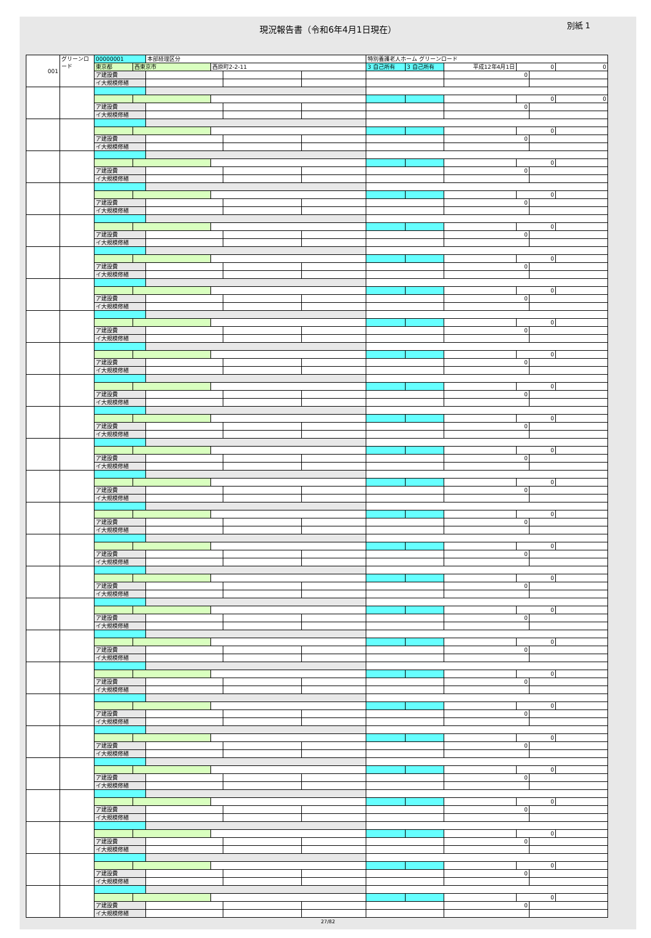現況報告書（令和6年4月1日現在）
別紙 1
| 001 | グリーンロード | 00000001 | | 本部経理区分 | | | | 特別養護老人ホーム グリーンロード | | | | | |
| | | 東京都 | 西東京市 | | 西原町2-2-11 | | | 3 自己所有 | 3 自己所有 | 平成12年4月1日 | 0 | | 0 |
| | | ア建設費 | | | | | | | | 0 | | | |
| | | イ大規模修繕 | | | | | | | | | | | |
| | | | | | | | | | | | 0 | | 0 |
| | | ア建設費 | | | | | | | | 0 | | | |
| | | イ大規模修繕 | | | | | | | | | | | |
| | | | | | | | | | | | 0 | | |
| | | ア建設費 | | | | | | | | 0 | | | |
| | | イ大規模修繕 | | | | | | | | | | | |
| | | | | | | | | | | | 0 | | |
| | | ア建設費 | | | | | | | | 0 | | | |
| | | イ大規模修繕 | | | | | | | | | | | |
| | | | | | | | | | | | 0 | | |
| | | ア建設費 | | | | | | | | 0 | | | |
| | | イ大規模修繕 | | | | | | | | | | | |
| | | | | | | | | | | | 0 | | |
| | | ア建設費 | | | | | | | | 0 | | | |
| | | イ大規模修繕 | | | | | | | | | | | |
| | | | | | | | | | | | 0 | | |
| | | ア建設費 | | | | | | | | 0 | | | |
| | | イ大規模修繕 | | | | | | | | | | | |
| | | | | | | | | | | | 0 | | |
| | | ア建設費 | | | | | | | | 0 | | | |
| | | イ大規模修繕 | | | | | | | | | | | |
| | | | | | | | | | | | 0 | | |
| | | ア建設費 | | | | | | | | 0 | | | |
| | | イ大規模修繕 | | | | | | | | | | | |
| | | | | | | | | | | | 0 | | |
| | | ア建設費 | | | | | | | | 0 | | | |
| | | イ大規模修繕 | | | | | | | | | | | |
| | | | | | | | | | | | 0 | | |
| | | ア建設費 | | | | | | | | 0 | | | |
| | | イ大規模修繕 | | | | | | | | | | | |
| | | | | | | | | | | | 0 | | |
| | | ア建設費 | | | | | | | | 0 | | | |
| | | イ大規模修繕 | | | | | | | | | | | |
| | | | | | | | | | | | 0 | | |
| | | ア建設費 | | | | | | | | 0 | | | |
| | | イ大規模修繕 | | | | | | | | | | | |
| | | | | | | | | | | | 0 | | |
| | | ア建設費 | | | | | | | | 0 | | | |
| | | イ大規模修繕 | | | | | | | | | | | |
| | | | | | | | | | | | 0 | | |
| | | ア建設費 | | | | | | | | 0 | | | |
| | | イ大規模修繕 | | | | | | | | | | | |
| | | | | | | | | | | | 0 | | |
| | | ア建設費 | | | | | | | | 0 | | | |
| | | イ大規模修繕 | | | | | | | | | | | |
| | | | | | | | | | | | 0 | | |
| | | ア建設費 | | | | | | | | 0 | | | |
| | | イ大規模修繕 | | | | | | | | | | | |
| | | | | | | | | | | | 0 | | |
| | | ア建設費 | | | | | | | | 0 | | | |
| | | イ大規模修繕 | | | | | | | | | | | |
| | | | | | | | | | | | 0 | | |
| | | ア建設費 | | | | | | | | 0 | | | |
| | | イ大規模修繕 | | | | | | | | | | | |
| | | | | | | | | | | | 0 | | |
| | | ア建設費 | | | | | | | | 0 | | | |
| | | イ大規模修繕 | | | | | | | | | | | |
| | | | | | | | | | | | 0 | | |
| | | ア建設費 | | | | | | | | 0 | | | |
| | | イ大規模修繕 | | | | | | | | | | | |
| | | | | | | | | | | | 0 | | |
| | | ア建設費 | | | | | | | | 0 | | | |
| | | イ大規模修繕 | | | | | | | | | | | |
| | | | | | | | | | | | 0 | | |
| | | ア建設費 | | | | | | | | 0 | | | |
| | | イ大規模修繕 | | | | | | | | | | | |
| | | | | | | | | | | | 0 | | |
| | | ア建設費 | | | | | | | | 0 | | | |
| | | イ大規模修繕 | | | | | | | | | | | |
| | | | | | | | | | | | 0 | | |
| | | ア建設費 | | | | | | | | 0 | | | |
| | | イ大規模修繕 | | | | | | | | | | | |
| | | | | | | | | | | | 0 | | |
| | | ア建設費 | | | | | | | | 0 | | | |
| | | イ大規模修繕 | | | | | | | | | | | |
| | | | | | | | | | | | 0 | | |
| | | ア建設費 | | | | | | | | 0 | | | |
| | | イ大規模修繕 | | | | | | | | | | | |
27/82